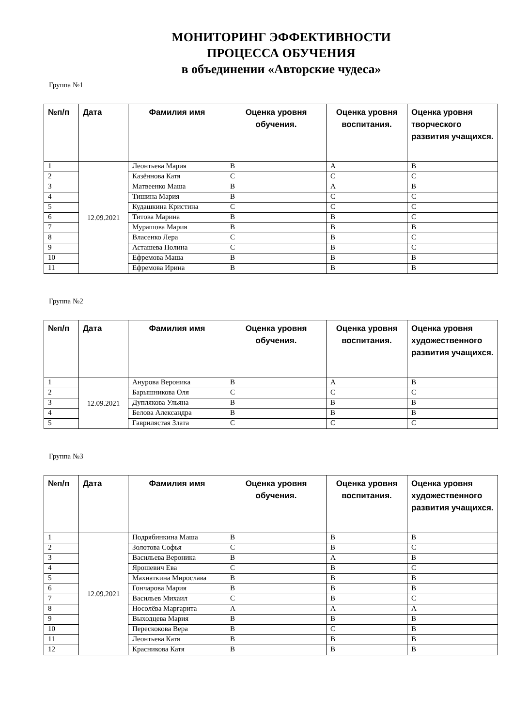МОНИТОРИНГ ЭФФЕКТИВНОСТИ
ПРОЦЕССА ОБУЧЕНИЯ
в объединении «Авторские чудеса»
Группа №1
| №п/п | Дата | Фамилия имя | Оценка уровня обучения. | Оценка уровня воспитания. | Оценка уровня творческого развития учащихся. |
| --- | --- | --- | --- | --- | --- |
| 1 | 12.09.2021 | Леонтьева Мария | В | А | В |
| 2 | | Казённова Катя | С | С | С |
| 3 | | Матвеенко Маша | В | А | В |
| 4 | | Тишина Мария | В | С | С |
| 5 | | Кудашкина Кристина | С | С | С |
| 6 | | Титова Марина | В | В | С |
| 7 | | Мурашова Мария | В | В | В |
| 8 | | Власенко Лера | С | В | С |
| 9 | | Асташева Полина | С | В | С |
| 10 | | Ефремова Маша | В | В | В |
| 11 | | Ефремова Ирина | В | В | В |
Группа №2
| №п/п | Дата | Фамилия имя | Оценка уровня обучения. | Оценка уровня воспитания. | Оценка уровня художественного развития учащихся. |
| --- | --- | --- | --- | --- | --- |
| 1 | 12.09.2021 | Анурова Вероника | В | А | В |
| 2 | | Барышникова Оля | С | С | С |
| 3 | | Дуплякова Ульяна | В | В | В |
| 4 | | Белова Александра | В | В | В |
| 5 | | Гавриляcтая Злата | С | С | С |
Группа №3
| №п/п | Дата | Фамилия имя | Оценка уровня обучения. | Оценка уровня воспитания. | Оценка уровня художественного развития учащихся. |
| --- | --- | --- | --- | --- | --- |
| 1 | 12.09.2021 | Подрябинкина Маша | В | В | В |
| 2 | | Золотова Софья | С | В | С |
| 3 | | Васильева Вероника | В | А | В |
| 4 | | Ярошевич Ева | С | В | С |
| 5 | | Махнаткина Мирослава | В | В | В |
| 6 | | Гончарова Мария | В | В | В |
| 7 | | Васильев Михаил | С | В | С |
| 8 | | Носолёва Маргарита | А | А | А |
| 9 | | Выходцева Мария | В | В | В |
| 10 | | Перескокова Вера | В | С | В |
| 11 | | Леонтьева Катя | В | В | В |
| 12 | | Красникова Катя | В | В | В |